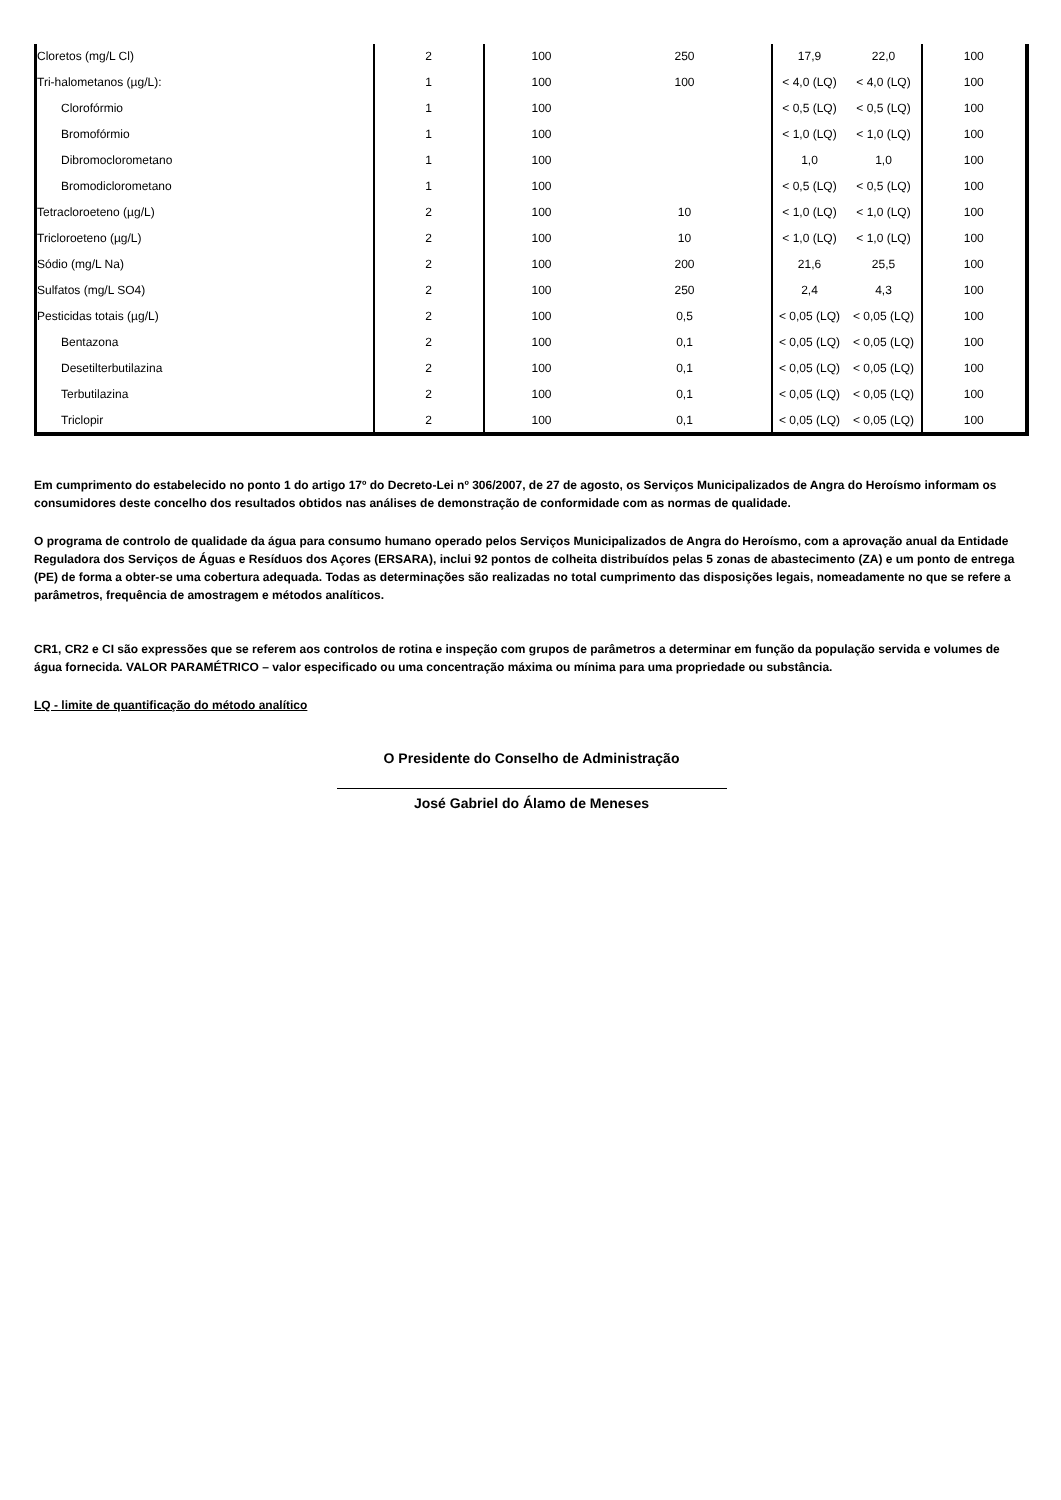| Cloretos (mg/L Cl) | 2 | 100 | 250 | 17,9 | 22,0 | 100 |
| Tri-halometanos (µg/L): | 1 | 100 | 100 | < 4,0 (LQ) | < 4,0 (LQ) | 100 |
| Clorofórmio | 1 | 100 | | < 0,5 (LQ) | < 0,5 (LQ) | 100 |
| Bromofórmio | 1 | 100 | | < 1,0 (LQ) | < 1,0 (LQ) | 100 |
| Dibromoclorometano | 1 | 100 | | 1,0 | 1,0 | 100 |
| Bromodiclorometano | 1 | 100 | | < 0,5 (LQ) | < 0,5 (LQ) | 100 |
| Tetracloroeteno (µg/L) | 2 | 100 | 10 | < 1,0 (LQ) | < 1,0 (LQ) | 100 |
| Tricloroeteno (µg/L) | 2 | 100 | 10 | < 1,0 (LQ) | < 1,0 (LQ) | 100 |
| Sódio (mg/L Na) | 2 | 100 | 200 | 21,6 | 25,5 | 100 |
| Sulfatos (mg/L SO4) | 2 | 100 | 250 | 2,4 | 4,3 | 100 |
| Pesticidas totais (µg/L) | 2 | 100 | 0,5 | < 0,05 (LQ) | < 0,05 (LQ) | 100 |
| Bentazona | 2 | 100 | 0,1 | < 0,05 (LQ) | < 0,05 (LQ) | 100 |
| Desetilterbutilazina | 2 | 100 | 0,1 | < 0,05 (LQ) | < 0,05 (LQ) | 100 |
| Terbutilazina | 2 | 100 | 0,1 | < 0,05 (LQ) | < 0,05 (LQ) | 100 |
| Triclopir | 2 | 100 | 0,1 | < 0,05 (LQ) | < 0,05 (LQ) | 100 |
Em cumprimento do estabelecido no ponto 1 do artigo 17º do Decreto-Lei nº 306/2007, de 27 de agosto, os Serviços Municipalizados de Angra do Heroísmo informam os consumidores deste concelho dos resultados obtidos nas análises de demonstração de conformidade com as normas de qualidade.
O programa de controlo de qualidade da água para consumo humano operado pelos Serviços Municipalizados de Angra do Heroísmo, com a aprovação anual da Entidade Reguladora dos Serviços de Águas e Resíduos dos Açores (ERSARA), inclui 92 pontos de colheita distribuídos pelas 5 zonas de abastecimento (ZA) e um ponto de entrega (PE) de forma a obter-se uma cobertura adequada. Todas as determinações são realizadas no total cumprimento das disposições legais, nomeadamente no que se refere a parâmetros, frequência de amostragem e métodos analíticos.
CR1, CR2 e CI são expressões que se referem aos controlos de rotina e inspeção com grupos de parâmetros a determinar em função da população servida e volumes de água fornecida. VALOR PARAMÉTRICO – valor especificado ou uma concentração máxima ou mínima para uma propriedade ou substância.
LQ - limite de quantificação do método analítico
O Presidente do Conselho de Administração
José Gabriel do Álamo de Meneses